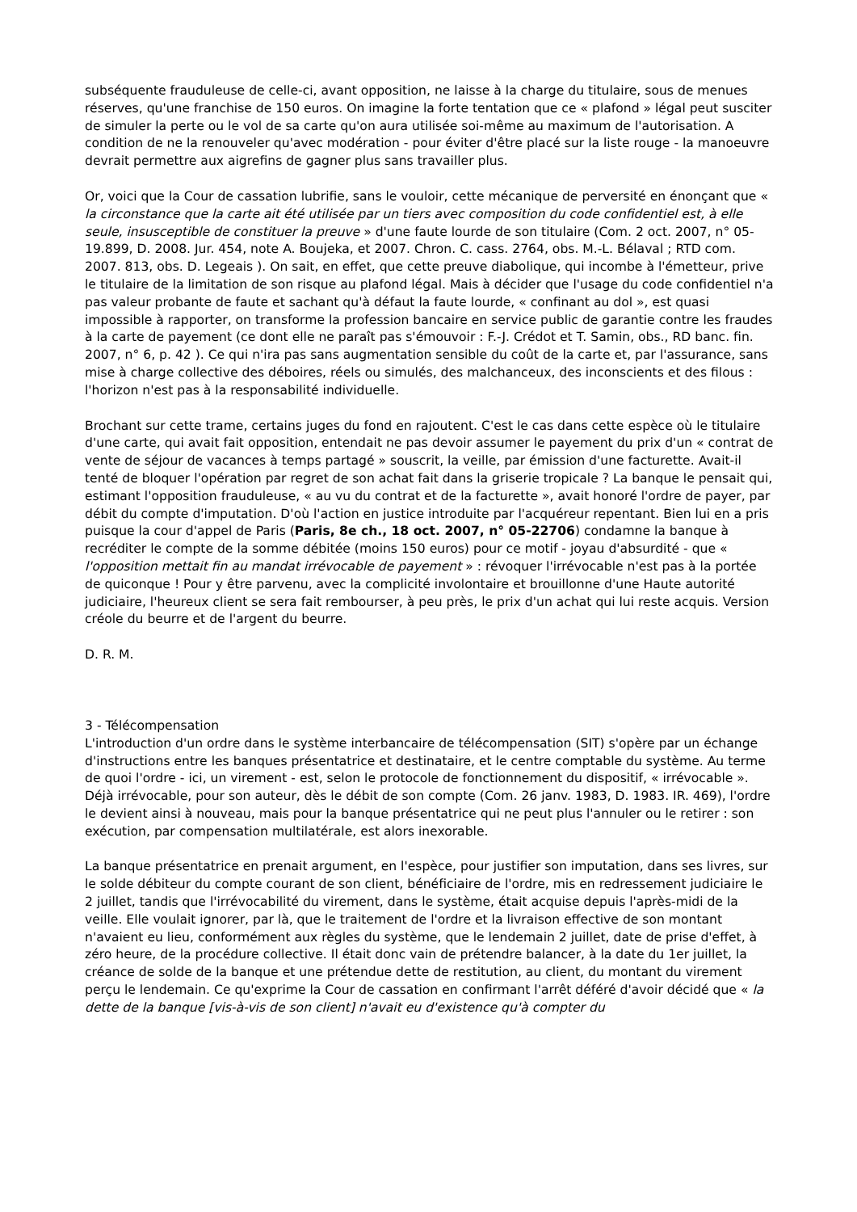subséquente frauduleuse de celle-ci, avant opposition, ne laisse à la charge du titulaire, sous de menues réserves, qu'une franchise de 150 euros. On imagine la forte tentation que ce « plafond » légal peut susciter de simuler la perte ou le vol de sa carte qu'on aura utilisée soi-même au maximum de l'autorisation. A condition de ne la renouveler qu'avec modération - pour éviter d'être placé sur la liste rouge - la manoeuvre devrait permettre aux aigrefins de gagner plus sans travailler plus.
Or, voici que la Cour de cassation lubrifie, sans le vouloir, cette mécanique de perversité en énonçant que « la circonstance que la carte ait été utilisée par un tiers avec composition du code confidentiel est, à elle seule, insusceptible de constituer la preuve » d'une faute lourde de son titulaire (Com. 2 oct. 2007, n° 05-19.899, D. 2008. Jur. 454, note A. Boujeka, et 2007. Chron. C. cass. 2764, obs. M.-L. Bélaval ; RTD com. 2007. 813, obs. D. Legeais ). On sait, en effet, que cette preuve diabolique, qui incombe à l'émetteur, prive le titulaire de la limitation de son risque au plafond légal. Mais à décider que l'usage du code confidentiel n'a pas valeur probante de faute et sachant qu'à défaut la faute lourde, « confinant au dol », est quasi impossible à rapporter, on transforme la profession bancaire en service public de garantie contre les fraudes à la carte de payement (ce dont elle ne paraît pas s'émouvoir : F.-J. Crédot et T. Samin, obs., RD banc. fin. 2007, n° 6, p. 42 ). Ce qui n'ira pas sans augmentation sensible du coût de la carte et, par l'assurance, sans mise à charge collective des déboires, réels ou simulés, des malchanceux, des inconscients et des filous : l'horizon n'est pas à la responsabilité individuelle.
Brochant sur cette trame, certains juges du fond en rajoutent. C'est le cas dans cette espèce où le titulaire d'une carte, qui avait fait opposition, entendait ne pas devoir assumer le payement du prix d'un « contrat de vente de séjour de vacances à temps partagé » souscrit, la veille, par émission d'une facturette. Avait-il tenté de bloquer l'opération par regret de son achat fait dans la griserie tropicale ? La banque le pensait qui, estimant l'opposition frauduleuse, « au vu du contrat et de la facturette », avait honoré l'ordre de payer, par débit du compte d'imputation. D'où l'action en justice introduite par l'acquéreur repentant. Bien lui en a pris puisque la cour d'appel de Paris (Paris, 8e ch., 18 oct. 2007, n° 05-22706) condamne la banque à recréditer le compte de la somme débitée (moins 150 euros) pour ce motif - joyau d'absurdité - que « l'opposition mettait fin au mandat irrévocable de payement » : révoquer l'irrévocable n'est pas à la portée de quiconque ! Pour y être parvenu, avec la complicité involontaire et brouillonne d'une Haute autorité judiciaire, l'heureux client se sera fait rembourser, à peu près, le prix d'un achat qui lui reste acquis. Version créole du beurre et de l'argent du beurre.
D. R. M.
3 - Télécompensation
L'introduction d'un ordre dans le système interbancaire de télécompensation (SIT) s'opère par un échange d'instructions entre les banques présentatrice et destinataire, et le centre comptable du système. Au terme de quoi l'ordre - ici, un virement - est, selon le protocole de fonctionnement du dispositif, « irrévocable ». Déjà irrévocable, pour son auteur, dès le débit de son compte (Com. 26 janv. 1983, D. 1983. IR. 469), l'ordre le devient ainsi à nouveau, mais pour la banque présentatrice qui ne peut plus l'annuler ou le retirer : son exécution, par compensation multilatérale, est alors inexorable.
La banque présentatrice en prenait argument, en l'espèce, pour justifier son imputation, dans ses livres, sur le solde débiteur du compte courant de son client, bénéficiaire de l'ordre, mis en redressement judiciaire le 2 juillet, tandis que l'irrévocabilité du virement, dans le système, était acquise depuis l'après-midi de la veille. Elle voulait ignorer, par là, que le traitement de l'ordre et la livraison effective de son montant n'avaient eu lieu, conformément aux règles du système, que le lendemain 2 juillet, date de prise d'effet, à zéro heure, de la procédure collective. Il était donc vain de prétendre balancer, à la date du 1er juillet, la créance de solde de la banque et une prétendue dette de restitution, au client, du montant du virement perçu le lendemain. Ce qu'exprime la Cour de cassation en confirmant l'arrêt déféré d'avoir décidé que « la dette de la banque [vis-à-vis de son client] n'avait eu d'existence qu'à compter du